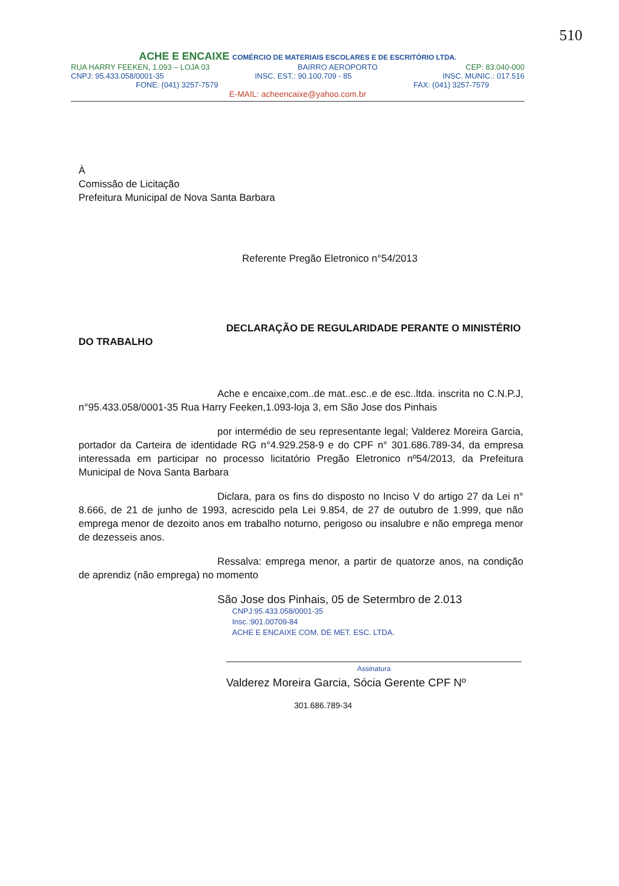510
ACHE E ENCAIXE COMÉRCIO DE MATERIAIS ESCOLARES E DE ESCRITÓRIO LTDA.
RUA HARRY FEEKEN, 1.093 – LOJA 03 BAIRRO AEROPORTO CEP: 83.040-000
CNPJ: 95.433.058/0001-35 INSC. EST.: 90.100.709 - 85 INSC. MUNIC.: 017.516
FONE: (041) 3257-7579 FAX: (041) 3257-7579
E-MAIL: acheencaixe@yahoo.com.br
À
Comissão de Licitação
Prefeitura Municipal de Nova Santa Barbara
Referente Pregão Eletronico n°54/2013
DECLARAÇÃO DE REGULARIDADE PERANTE O MINISTÉRIO DO TRABALHO
Ache e encaixe,com..de mat..esc..e de esc..ltda. inscrita no C.N.P.J, n°95.433.058/0001-35 Rua Harry Feeken,1.093-loja 3, em São Jose dos Pinhais
por intermédio de seu representante legal; Valderez Moreira Garcia, portador da Carteira de identidade RG n°4.929.258-9 e do CPF n° 301.686.789-34, da empresa interessada em participar no processo licitatório Pregão Eletronico nº54/2013, da Prefeitura Municipal de Nova Santa Barbara
Diclara, para os fins do disposto no Inciso V do artigo 27 da Lei n° 8.666, de 21 de junho de 1993, acrescido pela Lei 9.854, de 27 de outubro de 1.999, que não emprega menor de dezoito anos em trabalho noturno, perigoso ou insalubre e não emprega menor de dezesseis anos.
Ressalva: emprega menor, a partir de quatorze anos, na condição de aprendiz (não emprega) no momento
São Jose dos Pinhais, 05 de Setermbro de 2.013
CNPJ:95.433.058/0001-35
Insc.:901.00709-84
ACHE E ENCAIXE COM. DE MET. ESC. LTDA.
Assinatura
Valderez Moreira Garcia, Sócia Gerente CPF Nº
301.686.789-34